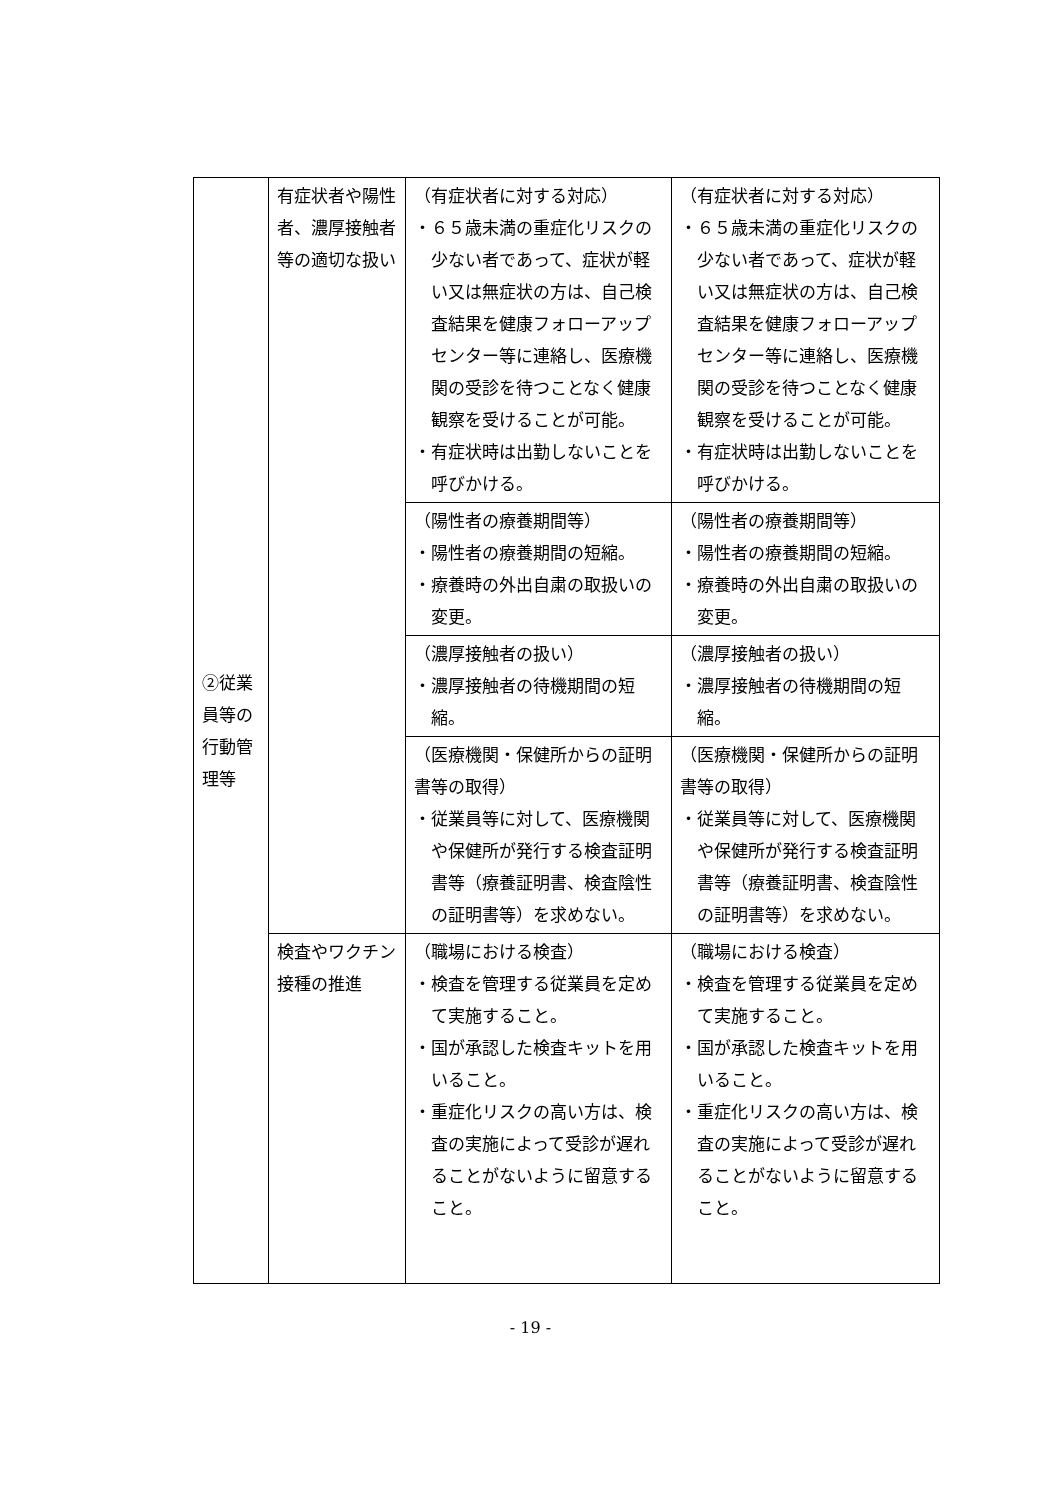| ②従業員等の行動管理等 | 有症状者や陽性者、濃厚接触者等の適切な扱い | （有症状者に対する対応） ・６５歳未満の重症化リスクの少ない者であって、症状が軽い又は無症状の方は、自己検査結果を健康フォローアップセンター等に連絡し、医療機関の受診を待つことなく健康観察を受けることが可能。 ・有症状時は出勤しないことを呼びかける。 | （有症状者に対する対応） ・６５歳未満の重症化リスクの少ない者であって、症状が軽い又は無症状の方は、自己検査結果を健康フォローアップセンター等に連絡し、医療機関の受診を待つことなく健康観察を受けることが可能。 ・有症状時は出勤しないことを呼びかける。 |
| | | （陽性者の療養期間等） ・陽性者の療養期間の短縮。 ・療養時の外出自粛の取扱いの変更。 | （陽性者の療養期間等） ・陽性者の療養期間の短縮。 ・療養時の外出自粛の取扱いの変更。 |
| | | （濃厚接触者の扱い） ・濃厚接触者の待機期間の短縮。 | （濃厚接触者の扱い） ・濃厚接触者の待機期間の短縮。 |
| | | （医療機関・保健所からの証明書等の取得） ・従業員等に対して、医療機関や保健所が発行する検査証明書等（療養証明書、検査陰性の証明書等）を求めない。 | （医療機関・保健所からの証明書等の取得） ・従業員等に対して、医療機関や保健所が発行する検査証明書等（療養証明書、検査陰性の証明書等）を求めない。 |
| | 検査やワクチン接種の推進 | （職場における検査） ・検査を管理する従業員を定めて実施すること。 ・国が承認した検査キットを用いること。 ・重症化リスクの高い方は、検査の実施によって受診が遅れることがないように留意すること。 | （職場における検査） ・検査を管理する従業員を定めて実施すること。 ・国が承認した検査キットを用いること。 ・重症化リスクの高い方は、検査の実施によって受診が遅れることがないように留意すること。 |
- 19 -